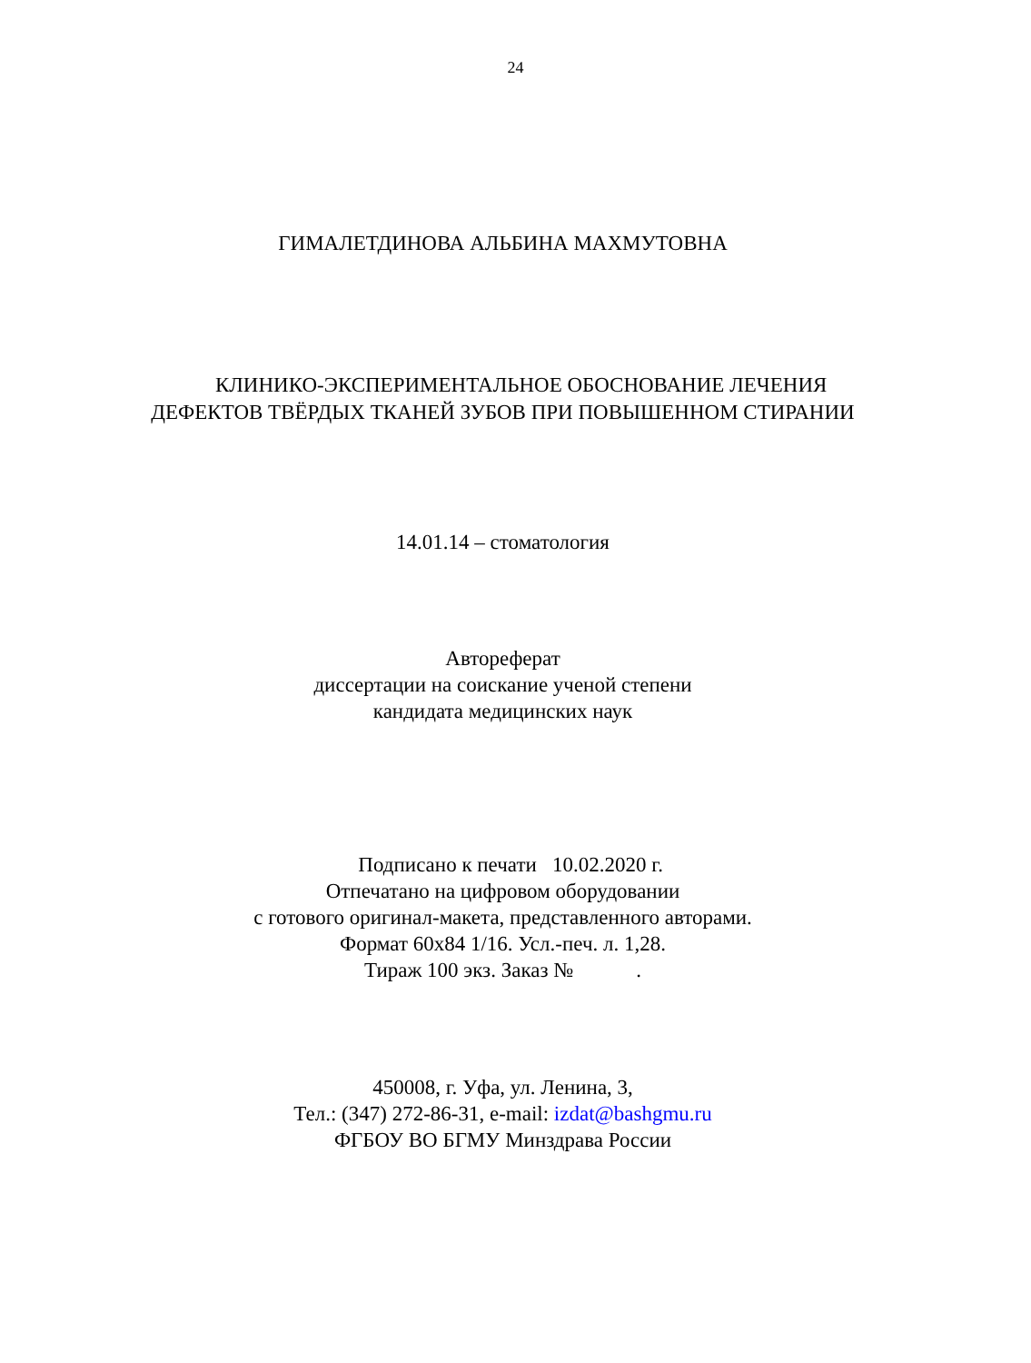24
ГИМАЛЕТДИНОВА АЛЬБИНА МАХМУТОВНА
КЛИНИКО-ЭКСПЕРИМЕНТАЛЬНОЕ ОБОСНОВАНИЕ ЛЕЧЕНИЯ
ДЕФЕКТОВ ТВЁРДЫХ ТКАНЕЙ ЗУБОВ ПРИ ПОВЫШЕННОМ СТИРАНИИ
14.01.14 – стоматология
Автореферат
диссертации на соискание ученой степени
кандидата медицинских наук
Подписано к печати 10.02.2020 г.
Отпечатано на цифровом оборудовании
с готового оригинал-макета, представленного авторами.
Формат 60х84 1/16. Усл.-печ. л. 1,28.
Тираж 100 экз. Заказ № .
450008, г. Уфа, ул. Ленина, 3,
Тел.: (347) 272-86-31, e-mail: izdat@bashgmu.ru
ФГБОУ ВО БГМУ Минздрава России